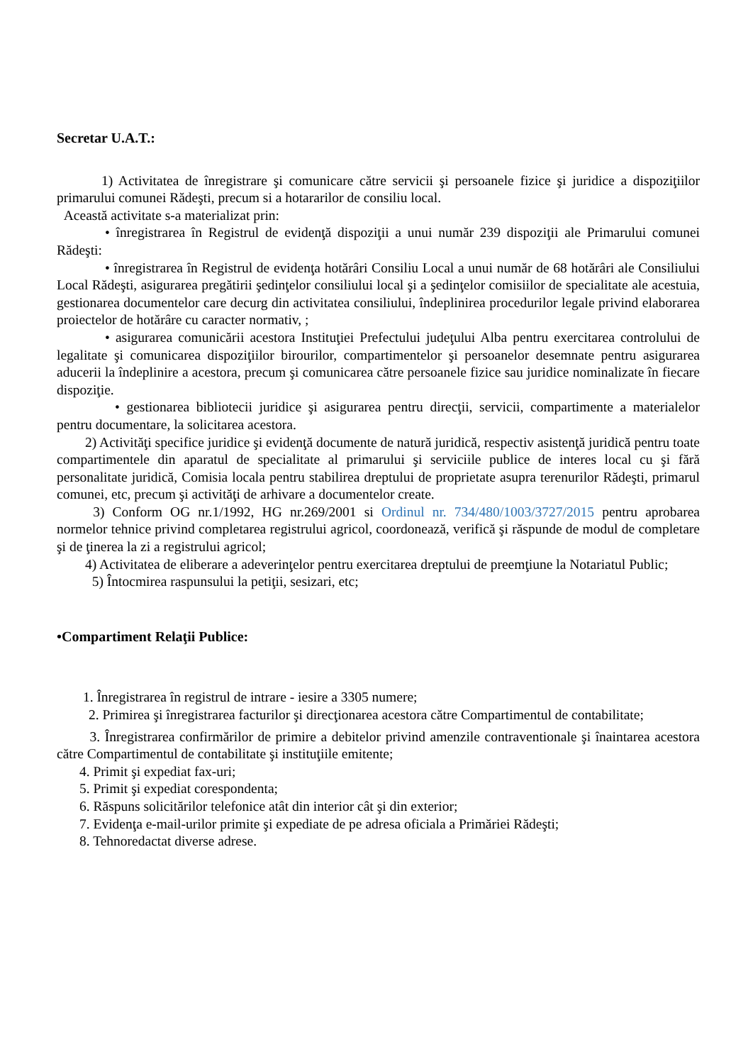Secretar U.A.T.:
1) Activitatea de înregistrare şi comunicare către servicii şi persoanele fizice şi juridice a dispoziţiilor primarului comunei Rădeşti, precum si a hotararilor de consiliu local.
Această activitate s-a materializat prin:
• înregistrarea în Registrul de evidenţă dispoziţii a unui număr 239 dispoziţii ale Primarului comunei Rădeşti:
• înregistrarea în Registrul de evidenţa hotărâri Consiliu Local a unui număr de 68 hotărâri ale Consiliului Local Rădeşti, asigurarea pregătirii şedinţelor consiliului local şi a şedinţelor comisiilor de specialitate ale acestuia, gestionarea documentelor care decurg din activitatea consiliului, îndeplinirea procedurilor legale privind elaborarea proiectelor de hotărâre cu caracter normativ, ;
• asigurarea comunicării acestora Instituţiei Prefectului judeţului Alba pentru exercitarea controlului de legalitate şi comunicarea dispoziţiilor birourilor, compartimentelor şi persoanelor desemnate pentru asigurarea aducerii la îndeplinire a acestora, precum şi comunicarea către persoanele fizice sau juridice nominalizate în fiecare dispoziţie.
• gestionarea bibliotecii juridice şi asigurarea pentru direcţii, servicii, compartimente a materialelor pentru documentare, la solicitarea acestora.
2) Activităţi specifice juridice şi evidenţă documente de natură juridică, respectiv asistenţă juridică pentru toate compartimentele din aparatul de specialitate al primarului şi serviciile publice de interes local cu şi fără personalitate juridică, Comisia locala pentru stabilirea dreptului de proprietate asupra terenurilor Rădeşti, primarul comunei, etc, precum şi activităţi de arhivare a documentelor create.
3) Conform OG nr.1/1992, HG nr.269/2001 si Ordinul nr. 734/480/1003/3727/2015 pentru aprobarea normelor tehnice privind completarea registrului agricol, coordonează, verifică şi răspunde de modul de completare şi de ţinerea la zi a registrului agricol;
4) Activitatea de eliberare a adeverinţelor pentru exercitarea dreptului de preemţiune la Notariatul Public;
5) Întocmirea raspunsului la petiţii, sesizari, etc;
•Compartiment Relaţii Publice:
1. Înregistrarea în registrul de intrare - iesire a 3305 numere;
2. Primirea şi înregistrarea facturilor şi direcţionarea acestora către Compartimentul de contabilitate;
3. Înregistrarea confirmărilor de primire a debitelor privind amenzile contraventionale şi înaintarea acestora către Compartimentul de contabilitate şi instituţiile emitente;
4. Primit şi expediat fax-uri;
5. Primit şi expediat corespondenta;
6. Răspuns solicitărilor telefonice atât din interior cât şi din exterior;
7. Evidenţa e-mail-urilor primite şi expediate de pe adresa oficiala a Primăriei Rădeşti;
8. Tehnoredactat diverse adrese.